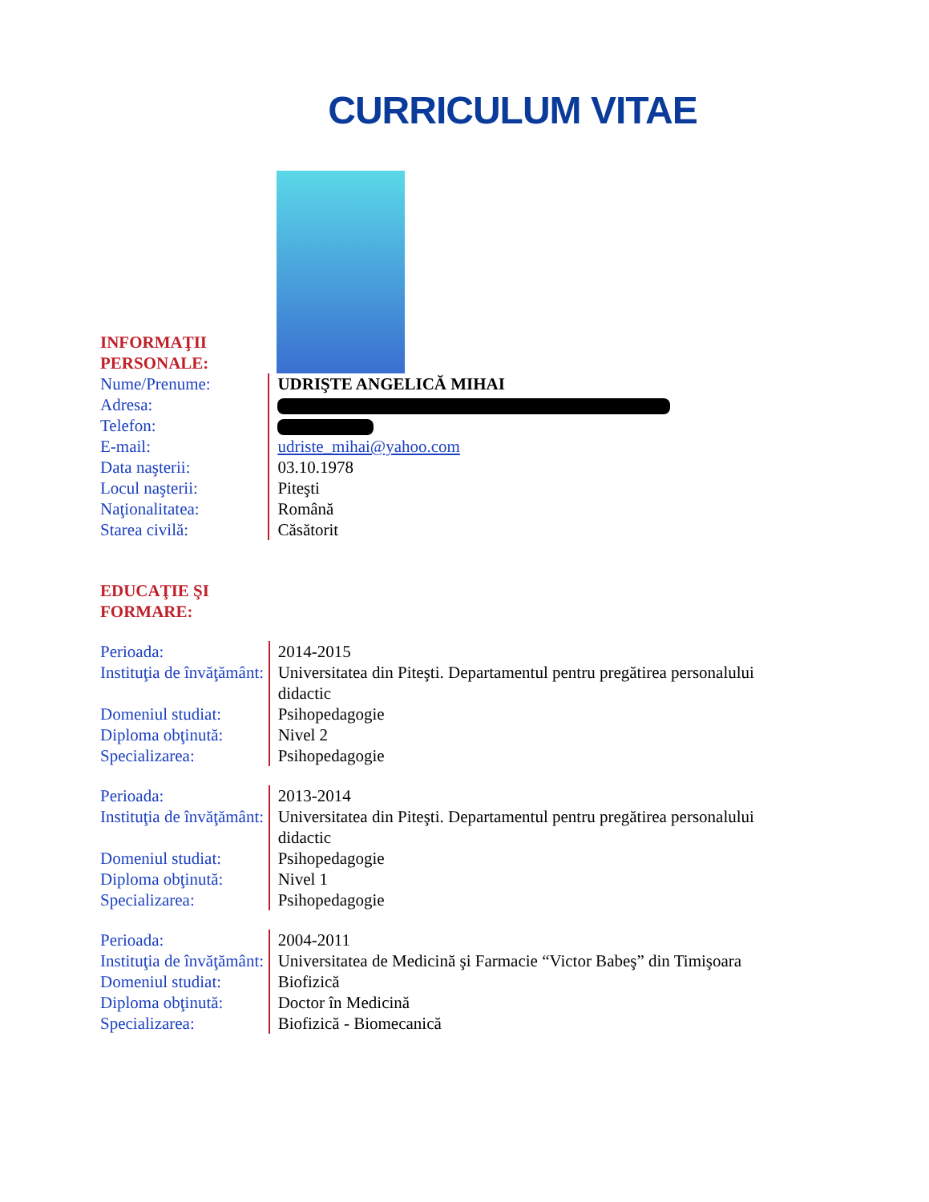CURRICULUM VITAE
INFORMAŢII PERSONALE:
| Nume/Prenume: | UDRIŞTE ANGELICĂ MIHAI |
| Adresa: | |
| Telefon: | |
| E-mail: | udriste_mihai@yahoo.com |
| Data naşterii: | 03.10.1978 |
| Locul naşterii: | Piteşti |
| Naţionalitatea: | Română |
| Starea civilă: | Căsătorit |
EDUCAŢIE ŞI FORMARE:
| Perioada: | 2014-2015 |
| Instituţia de învăţământ: | Universitatea din Piteşti. Departamentul pentru pregătirea personalului didactic |
| Domeniul studiat: | Psihopedagogie |
| Diploma obţinută: | Nivel 2 |
| Specializarea: | Psihopedagogie |
| Perioada: | 2013-2014 |
| Instituţia de învăţământ: | Universitatea din Piteşti. Departamentul pentru pregătirea personalului didactic |
| Domeniul studiat: | Psihopedagogie |
| Diploma obţinută: | Nivel 1 |
| Specializarea: | Psihopedagogie |
| Perioada: | 2004-2011 |
| Instituţia de învăţământ: | Universitatea de Medicină şi Farmacie “Victor Babeş” din Timişoara |
| Domeniul studiat: | Biofizică |
| Diploma obţinută: | Doctor în Medicină |
| Specializarea: | Biofizică - Biomecanică |